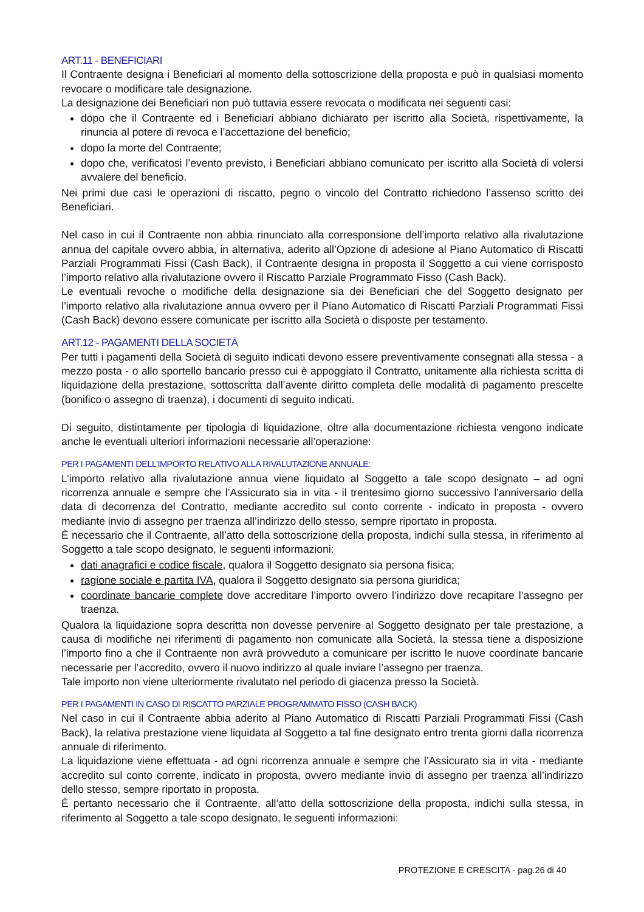ART.11 - BENEFICIARI
Il Contraente designa i Beneficiari al momento della sottoscrizione della proposta e può in qualsiasi momento revocare o modificare tale designazione.
La designazione dei Beneficiari non può tuttavia essere revocata o modificata nei seguenti casi:
dopo che il Contraente ed i Beneficiari abbiano dichiarato per iscritto alla Società, rispettivamente, la rinuncia al potere di revoca e l’accettazione del beneficio;
dopo la morte del Contraente;
dopo che, verificatosi l’evento previsto, i Beneficiari abbiano comunicato per iscritto alla Società di volersi avvalere del beneficio.
Nei primi due casi le operazioni di riscatto, pegno o vincolo del Contratto richiedono l’assenso scritto dei Beneficiari.
Nel caso in cui il Contraente non abbia rinunciato alla corresponsione dell’importo relativo alla rivalutazione annua del capitale ovvero abbia, in alternativa, aderito all’Opzione di adesione al Piano Automatico di Riscatti Parziali Programmati Fissi (Cash Back), il Contraente designa in proposta il Soggetto a cui viene corrisposto l’importo relativo alla rivalutazione ovvero il Riscatto Parziale Programmato Fisso (Cash Back).
Le eventuali revoche o modifiche della designazione sia dei Beneficiari che del Soggetto designato per l’importo relativo alla rivalutazione annua ovvero per il Piano Automatico di Riscatti Parziali Programmati Fissi (Cash Back) devono essere comunicate per iscritto alla Società o disposte per testamento.
ART.12 - PAGAMENTI DELLA SOCIETÀ
Per tutti i pagamenti della Società di seguito indicati devono essere preventivamente consegnati alla stessa - a mezzo posta - o allo sportello bancario presso cui è appoggiato il Contratto, unitamente alla richiesta scritta di liquidazione della prestazione, sottoscritta dall’avente diritto completa delle modalità di pagamento prescelte (bonifico o assegno di traenza), i documenti di seguito indicati.
Di seguito, distintamente per tipologia di liquidazione, oltre alla documentazione richiesta vengono indicate anche le eventuali ulteriori informazioni necessarie all’operazione:
PER I PAGAMENTI DELL’IMPORTO RELATIVO ALLA RIVALUTAZIONE ANNUALE:
L’importo relativo alla rivalutazione annua viene liquidato al Soggetto a tale scopo designato – ad ogni ricorrenza annuale e sempre che l’Assicurato sia in vita - il trentesimo giorno successivo l’anniversario della data di decorrenza del Contratto, mediante accredito sul conto corrente - indicato in proposta - ovvero mediante invio di assegno per traenza all’indirizzo dello stesso, sempre riportato in proposta.
È necessario che il Contraente, all’atto della sottoscrizione della proposta, indichi sulla stessa, in riferimento al Soggetto a tale scopo designato, le seguenti informazioni:
dati anagrafici e codice fiscale, qualora il Soggetto designato sia persona fisica;
ragione sociale e partita IVA, qualora il Soggetto designato sia persona giuridica;
coordinate bancarie complete dove accreditare l’importo ovvero l’indirizzo dove recapitare l’assegno per traenza.
Qualora la liquidazione sopra descritta non dovesse pervenire al Soggetto designato per tale prestazione, a causa di modifiche nei riferimenti di pagamento non comunicate alla Società, la stessa tiene a disposizione l’importo fino a che il Contraente non avrà provveduto a comunicare per iscritto le nuove coordinate bancarie necessarie per l’accredito, ovvero il nuovo indirizzo al quale inviare l’assegno per traenza.
Tale importo non viene ulteriormente rivalutato nel periodo di giacenza presso la Società.
PER I PAGAMENTI IN CASO DI RISCATTO PARZIALE PROGRAMMATO FISSO (CASH BACK)
Nel caso in cui il Contraente abbia aderito al Piano Automatico di Riscatti Parziali Programmati Fissi (Cash Back), la relativa prestazione viene liquidata al Soggetto a tal fine designato entro trenta giorni dalla ricorrenza annuale di riferimento.
La liquidazione viene effettuata - ad ogni ricorrenza annuale e sempre che l’Assicurato sia in vita - mediante accredito sul conto corrente, indicato in proposta, ovvero mediante invio di assegno per traenza all’indirizzo dello stesso, sempre riportato in proposta.
È pertanto necessario che il Contraente, all’atto della sottoscrizione della proposta, indichi sulla stessa, in riferimento al Soggetto a tale scopo designato, le seguenti informazioni:
PROTEZIONE E CRESCITA - pag.26 di 40